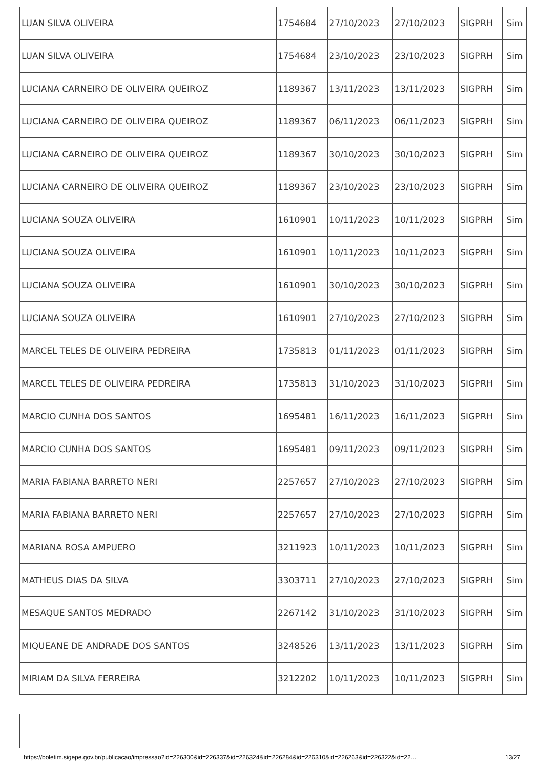| LUAN SILVA OLIVEIRA | 1754684 | 27/10/2023 | 27/10/2023 | SIGPRH | Sim |
| LUAN SILVA OLIVEIRA | 1754684 | 23/10/2023 | 23/10/2023 | SIGPRH | Sim |
| LUCIANA CARNEIRO DE OLIVEIRA QUEIROZ | 1189367 | 13/11/2023 | 13/11/2023 | SIGPRH | Sim |
| LUCIANA CARNEIRO DE OLIVEIRA QUEIROZ | 1189367 | 06/11/2023 | 06/11/2023 | SIGPRH | Sim |
| LUCIANA CARNEIRO DE OLIVEIRA QUEIROZ | 1189367 | 30/10/2023 | 30/10/2023 | SIGPRH | Sim |
| LUCIANA CARNEIRO DE OLIVEIRA QUEIROZ | 1189367 | 23/10/2023 | 23/10/2023 | SIGPRH | Sim |
| LUCIANA SOUZA OLIVEIRA | 1610901 | 10/11/2023 | 10/11/2023 | SIGPRH | Sim |
| LUCIANA SOUZA OLIVEIRA | 1610901 | 10/11/2023 | 10/11/2023 | SIGPRH | Sim |
| LUCIANA SOUZA OLIVEIRA | 1610901 | 30/10/2023 | 30/10/2023 | SIGPRH | Sim |
| LUCIANA SOUZA OLIVEIRA | 1610901 | 27/10/2023 | 27/10/2023 | SIGPRH | Sim |
| MARCEL TELES DE OLIVEIRA PEDREIRA | 1735813 | 01/11/2023 | 01/11/2023 | SIGPRH | Sim |
| MARCEL TELES DE OLIVEIRA PEDREIRA | 1735813 | 31/10/2023 | 31/10/2023 | SIGPRH | Sim |
| MARCIO CUNHA DOS SANTOS | 1695481 | 16/11/2023 | 16/11/2023 | SIGPRH | Sim |
| MARCIO CUNHA DOS SANTOS | 1695481 | 09/11/2023 | 09/11/2023 | SIGPRH | Sim |
| MARIA FABIANA BARRETO NERI | 2257657 | 27/10/2023 | 27/10/2023 | SIGPRH | Sim |
| MARIA FABIANA BARRETO NERI | 2257657 | 27/10/2023 | 27/10/2023 | SIGPRH | Sim |
| MARIANA ROSA AMPUERO | 3211923 | 10/11/2023 | 10/11/2023 | SIGPRH | Sim |
| MATHEUS DIAS DA SILVA | 3303711 | 27/10/2023 | 27/10/2023 | SIGPRH | Sim |
| MESAQUE SANTOS MEDRADO | 2267142 | 31/10/2023 | 31/10/2023 | SIGPRH | Sim |
| MIQUEANE DE ANDRADE DOS SANTOS | 3248526 | 13/11/2023 | 13/11/2023 | SIGPRH | Sim |
| MIRIAM DA SILVA FERREIRA | 3212202 | 10/11/2023 | 10/11/2023 | SIGPRH | Sim |
https://boletim.sigepe.gov.br/publicacao/impressao?id=226300&id=226337&id=226324&id=226284&id=226310&id=226263&id=226322&id=22… 13/27